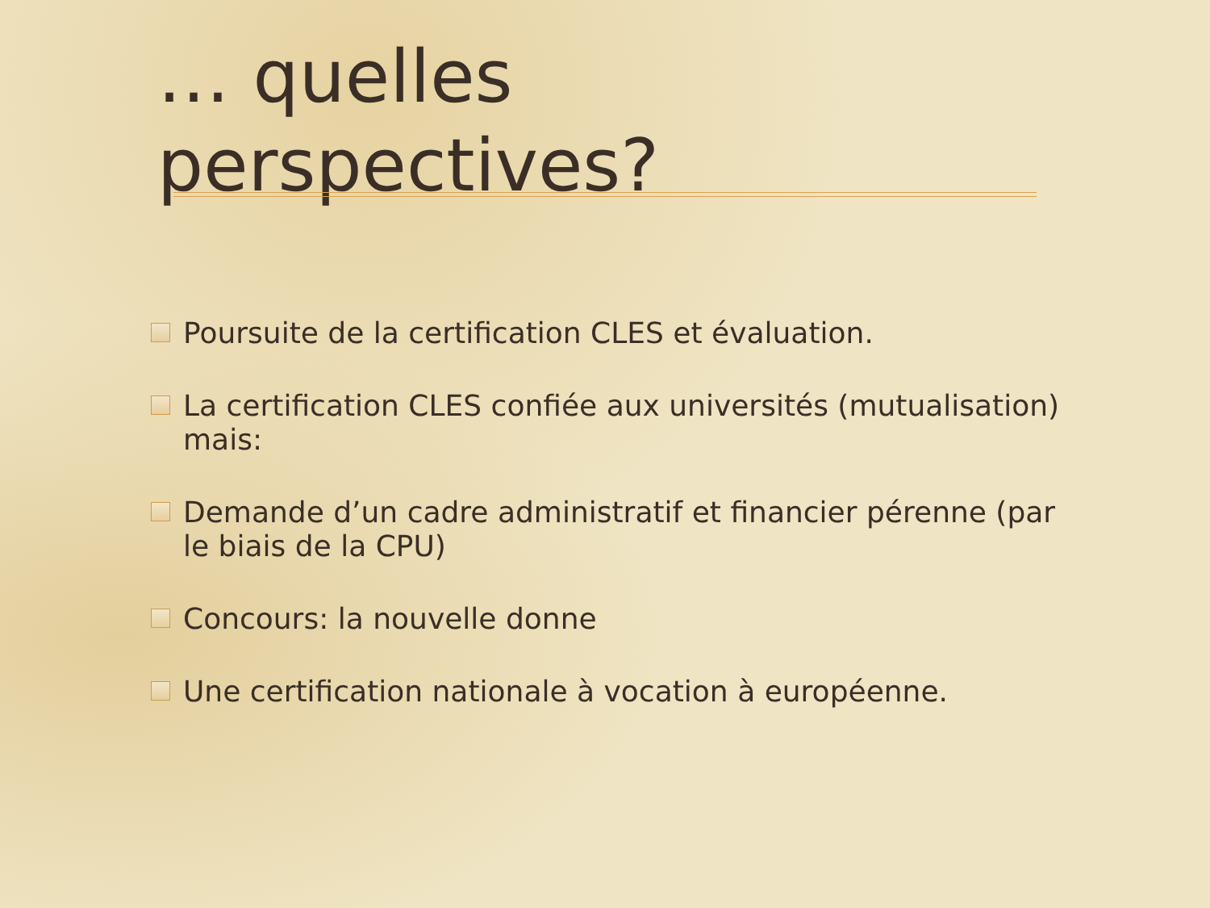… quelles
perspectives?
Poursuite de la certification CLES et évaluation.
La certification CLES confiée aux universités (mutualisation) mais:
Demande d’un cadre administratif et financier pérenne (par le biais de la CPU)
Concours: la nouvelle donne
Une certification nationale à vocation à européenne.